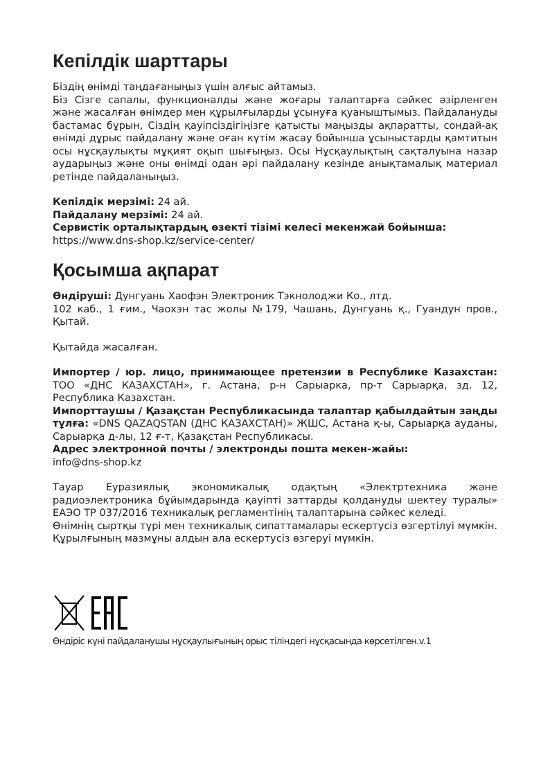Кепілдік шарттары
Біздің өнімді таңдағаныңыз үшін алғыс айтамыз.
Біз Сізге сапалы, функционалды және жоғары талаптарға сәйкес әзірленген және жасалған өнімдер мен құрылғыларды ұсынуға қуаныштымыз. Пайдалануды бастамас бұрын, Сіздің қауіпсіздігіңізге қатысты маңызды ақпаратты, сондай-ақ өнімді дұрыс пайдалану және оған күтім жасау бойынша ұсыныстарды қамтитын осы нұсқаулықты мұқият оқып шығыңыз. Осы Нұсқаулықтың сақталуына назар аударыңыз және оны өнімді одан әрі пайдалану кезінде анықтамалық материал ретінде пайдаланыңыз.
Кепілдік мерзімі: 24 ай.
Пайдалану мерзімі: 24 ай.
Сервистік орталықтардың өзекті тізімі келесі мекенжай бойынша:
https://www.dns-shop.kz/service-center/
Қосымша ақпарат
Өндіруші: Дунгуань Хаофэн Электроник Тэкнолоджи Ко., лтд.
102 каб., 1 ғим., Чаохэн тас жолы №179, Чашань, Дунгуань қ., Гуандун пров., Қытай.
Қытайда жасалған.
Импортер / юр. лицо, принимающее претензии в Республике Казахстан: ТОО «ДНС КАЗАХСТАН», г. Астана, р-н Сарыарка, пр-т Сарыарқа, зд. 12, Республика Казахстан.
Импорттаушы / Қазақстан Республикасында талаптар қабылдайтын заңды тұлға: «DNS QAZAQSTAN (ДНС КАЗАХСТАН)» ЖШС, Астана қ-ы, Сарыарқа ауданы, Сарыарқа д-лы, 12 ғ-т, Қазақстан Республикасы.
Адрес электронной почты / электронды пошта мекен-жайы:
info@dns-shop.kz
Тауар Еуразиялық экономикалық одақтың «Электртехника және радиоэлектроника бұйымдарында қауіпті заттарды қолдануды шектеу туралы» ЕАЭО ТР 037/2016 техникалық регламентінің талаптарына сәйкес келеді.
Өнімнің сыртқы түрі мен техникалық сипаттамалары ескертусіз өзгертілуі мүмкін. Құрылғының мазмұны алдын ала ескертусіз өзгеруі мүмкін.
Өндіріс күні пайдаланушы нұсқаулығының орыс тіліндегі нұсқасында көрсетілген.v.1